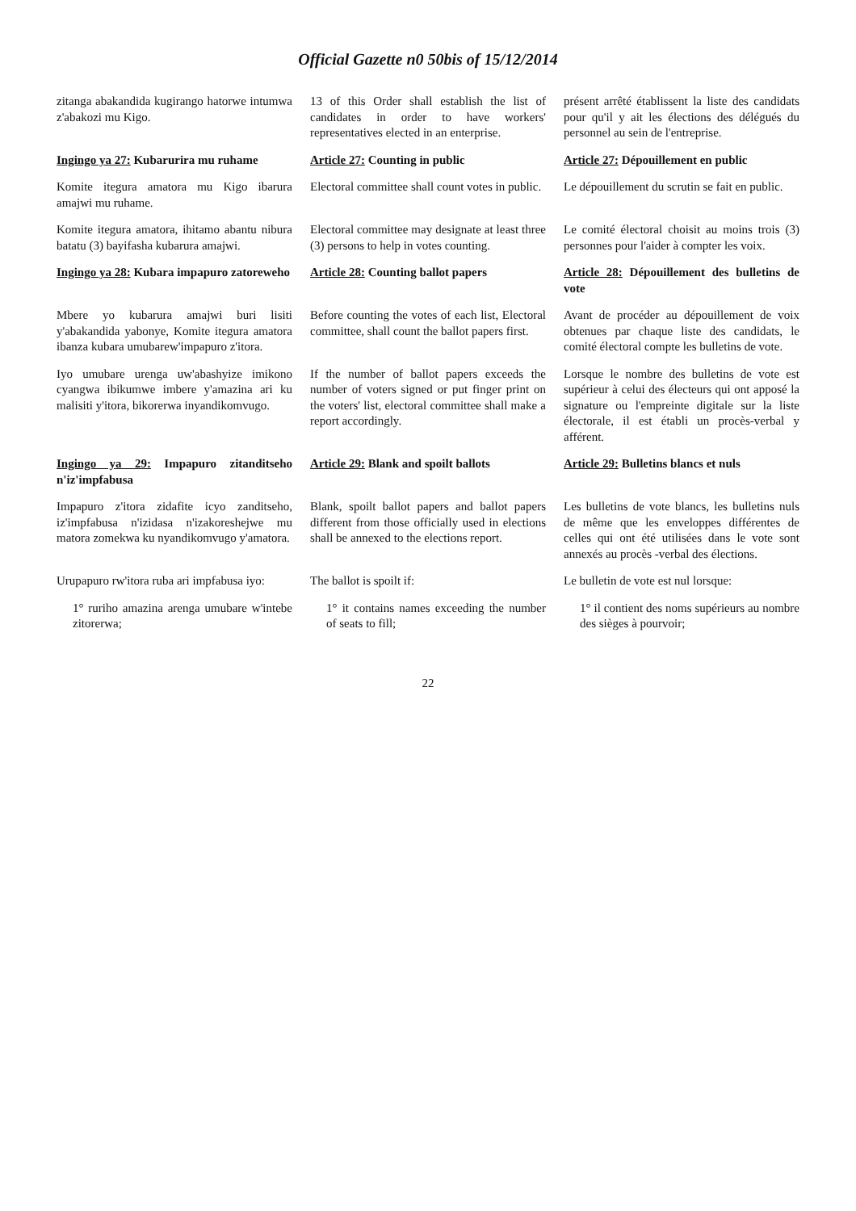Official Gazette n0 50bis of 15/12/2014
zitanga abakandida kugirango hatorwe intumwa z'abakozi mu Kigo.
13 of this Order shall establish the list of candidates in order to have workers' representatives elected in an enterprise.
présent arrêté établissent la liste des candidats pour qu'il y ait les élections des délégués du personnel au sein de l'entreprise.
Ingingo ya 27: Kubarurira mu ruhame
Article 27: Counting in public
Article 27: Dépouillement en public
Komite itegura amatora mu Kigo ibarura amajwi mu ruhame.
Electoral committee shall count votes in public.
Le dépouillement du scrutin se fait en public.
Komite itegura amatora, ihitamo abantu nibura batatu (3) bayifasha kubarura amajwi.
Electoral committee may designate at least three (3) persons to help in votes counting.
Le comité électoral choisit au moins trois (3) personnes pour l'aider à compter les voix.
Ingingo ya 28: Kubara impapuro zatoreweho
Article 28: Counting ballot papers
Article 28: Dépouillement des bulletins de vote
Mbere yo kubarura amajwi buri lisiti y'abakandida yabonye, Komite itegura amatora ibanza kubara umubarew'impapuro z'itora.
Before counting the votes of each list, Electoral committee, shall count the ballot papers first.
Avant de procéder au dépouillement de voix obtenues par chaque liste des candidats, le comité électoral compte les bulletins de vote.
Iyo umubare urenga uw'abashyize imikono cyangwa ibikumwe imbere y'amazina ari ku malisiti y'itora, bikorerwa inyandikomvugo.
If the number of ballot papers exceeds the number of voters signed or put finger print on the voters' list, electoral committee shall make a report accordingly.
Lorsque le nombre des bulletins de vote est supérieur à celui des électeurs qui ont apposé la signature ou l'empreinte digitale sur la liste électorale, il est établi un procès-verbal y afférent.
Ingingo ya 29: Impapuro zitanditseho n'iz'impfabusa
Article 29: Blank and spoilt ballots
Article 29: Bulletins blancs et nuls
Impapuro z'itora zidafite icyo zanditseho, iz'impfabusa n'izidasa n'izakoreshejwe mu matora zomekwa ku nyandikomvugo y'amatora.
Blank, spoilt ballot papers and ballot papers different from those officially used in elections shall be annexed to the elections report.
Les bulletins de vote blancs, les bulletins nuls de même que les enveloppes différentes de celles qui ont été utilisées dans le vote sont annexés au procès -verbal des élections.
Urupapuro rw'itora ruba ari impfabusa iyo:
The ballot is spoilt if:
Le bulletin de vote est nul lorsque:
1° ruriho amazina arenga umubare w'intebe zitorerwa;
1° it contains names exceeding the number of seats to fill;
1° il contient des noms supérieurs au nombre des sièges à pourvoir;
22